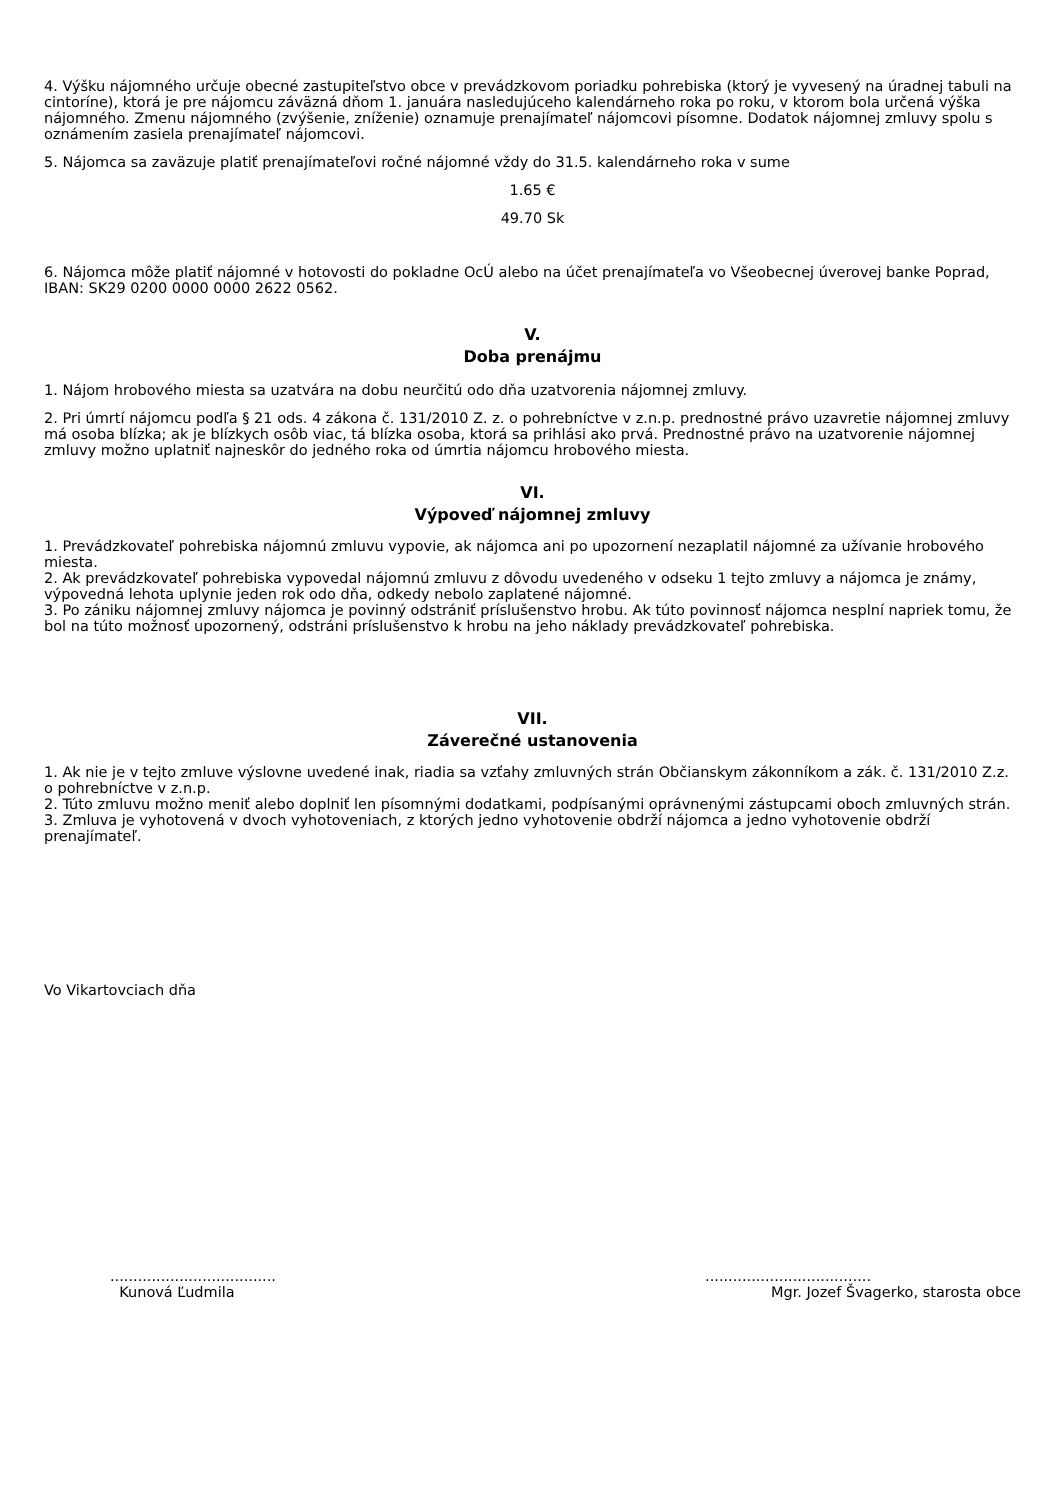4. Výšku nájomného určuje obecné zastupiteľstvo obce v prevádzkovom poriadku pohrebiska (ktorý je vyvesený na úradnej tabuli na cintoríne), ktorá je pre nájomcu záväzná dňom 1. januára nasledujúceho kalendárneho roka po roku, v ktorom bola určená výška nájomného. Zmenu nájomného (zvýšenie, zníženie) oznamuje prenajímateľ nájomcovi písomne. Dodatok nájomnej zmluvy spolu s oznámením zasiela prenajímateľ nájomcovi.
5. Nájomca sa zaväzuje platiť prenajímateľovi ročné nájomné vždy do 31.5. kalendárneho roka v sume
1.65 €
49.70 Sk
6. Nájomca môže platiť nájomné v hotovosti do pokladne OcÚ alebo na účet prenajímateľa vo Všeobecnej úverovej banke Poprad, IBAN: SK29 0200 0000 0000 2622 0562.
V.
Doba prenájmu
1. Nájom hrobového miesta sa uzatvára na dobu neurčitú odo dňa uzatvorenia nájomnej zmluvy.
2. Pri úmrtí nájomcu podľa § 21 ods. 4 zákona č. 131/2010 Z. z. o pohrebníctve v z.n.p. prednostné právo uzavretie nájomnej zmluvy má osoba blízka; ak je blízkych osôb viac, tá blízka osoba, ktorá sa prihlási ako prvá. Prednostné právo na uzatvorenie nájomnej zmluvy možno uplatniť najneskôr do jedného roka od úmrtia nájomcu hrobového miesta.
VI.
Výpoveď nájomnej zmluvy
1. Prevádzkovateľ pohrebiska nájomnú zmluvu vypovie, ak nájomca ani po upozornení nezaplatil nájomné za užívanie hrobového miesta.
2. Ak prevádzkovateľ pohrebiska vypovedal nájomnú zmluvu z dôvodu uvedeného v odseku 1 tejto zmluvy a nájomca je známy, výpovedná lehota uplynie jeden rok odo dňa, odkedy nebolo zaplatené nájomné.
3. Po zániku nájomnej zmluvy nájomca je povinný odstrániť príslušenstvo hrobu. Ak túto povinnosť nájomca nesplní napriek tomu, že bol na túto možnosť upozornený, odstráni príslušenstvo k hrobu na jeho náklady prevádzkovateľ pohrebiska.
VII.
Záverečné ustanovenia
1. Ak nie je v tejto zmluve výslovne uvedené inak, riadia sa vzťahy zmluvných strán Občianskym zákonníkom a zák. č. 131/2010 Z.z. o pohrebníctve v z.n.p.
2. Túto zmluvu možno meniť alebo doplniť len písomnými dodatkami, podpísanými oprávnenými zástupcami oboch zmluvných strán.
3. Zmluva je vyhotovená v dvoch vyhotoveniach, z ktorých jedno vyhotovenie obdrží nájomca a jedno vyhotovenie obdrží prenajímateľ.
Vo Vikartovciach dňa
....................................
Kunová Ľudmila
....................................
Mgr. Jozef Švagerko, starosta obce